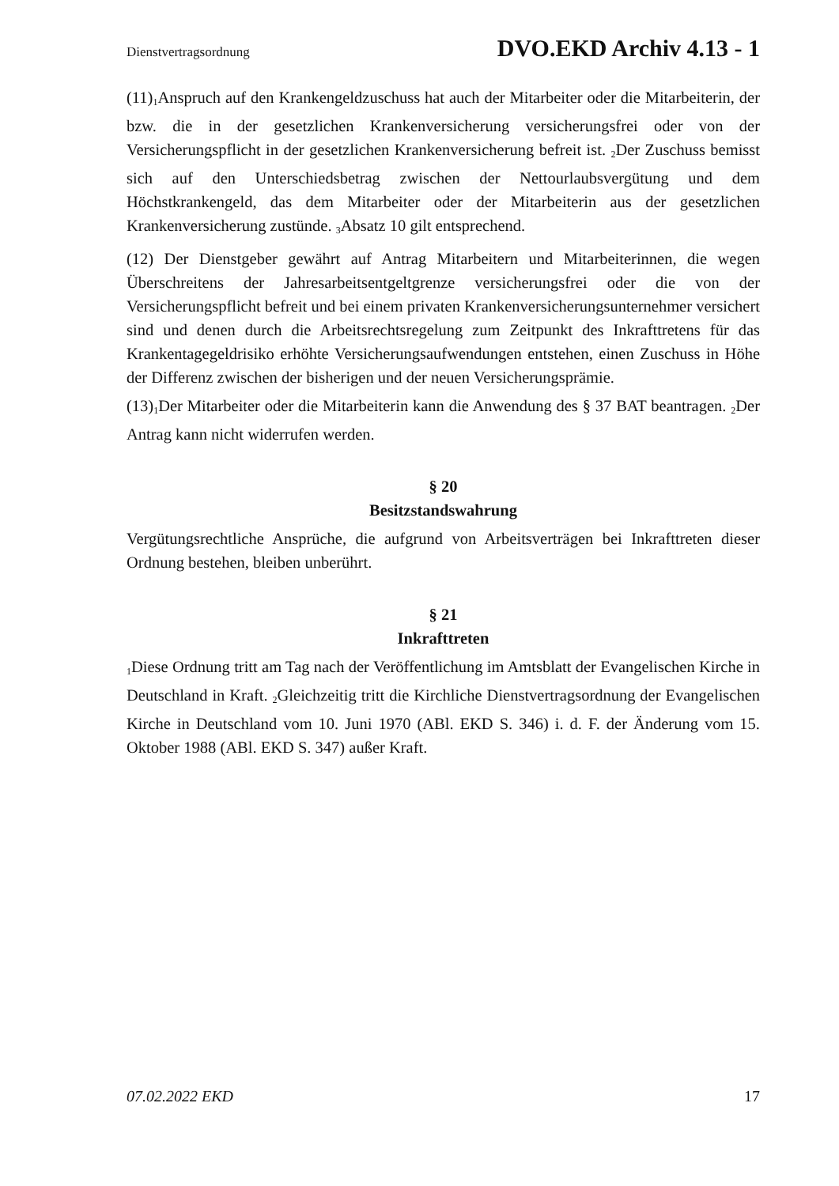Dienstvertragsordnung DVO.EKD Archiv 4.13 - 1
(11)<sub>1</sub>Anspruch auf den Krankengeldzuschuss hat auch der Mitarbeiter oder die Mitarbeiterin, der bzw. die in der gesetzlichen Krankenversicherung versicherungsfrei oder von der Versicherungspflicht in der gesetzlichen Krankenversicherung befreit ist. <sub>2</sub>Der Zuschuss bemisst sich auf den Unterschiedsbetrag zwischen der Nettourlaubsvergütung und dem Höchstkrankengeld, das dem Mitarbeiter oder der Mitarbeiterin aus der gesetzlichen Krankenversicherung zustünde. <sub>3</sub>Absatz 10 gilt entsprechend.
(12) Der Dienstgeber gewährt auf Antrag Mitarbeitern und Mitarbeiterinnen, die wegen Überschreitens der Jahresarbeitsentgeltgrenze versicherungsfrei oder die von der Versicherungspflicht befreit und bei einem privaten Krankenversicherungsunternehmer versichert sind und denen durch die Arbeitsrechtsregelung zum Zeitpunkt des Inkrafttretens für das Krankentagegeldrisiko erhöhte Versicherungsaufwendungen entstehen, einen Zuschuss in Höhe der Differenz zwischen der bisherigen und der neuen Versicherungsprämie.
(13)<sub>1</sub>Der Mitarbeiter oder die Mitarbeiterin kann die Anwendung des § 37 BAT beantragen. <sub>2</sub>Der Antrag kann nicht widerrufen werden.
§ 20
Besitzstandswahrung
Vergütungsrechtliche Ansprüche, die aufgrund von Arbeitsverträgen bei Inkrafttreten dieser Ordnung bestehen, bleiben unberührt.
§ 21
Inkrafttreten
<sub>1</sub>Diese Ordnung tritt am Tag nach der Veröffentlichung im Amtsblatt der Evangelischen Kirche in Deutschland in Kraft. <sub>2</sub>Gleichzeitig tritt die Kirchliche Dienstvertragsordnung der Evangelischen Kirche in Deutschland vom 10. Juni 1970 (ABl. EKD S. 346) i. d. F. der Änderung vom 15. Oktober 1988 (ABl. EKD S. 347) außer Kraft.
07.02.2022 EKD 17